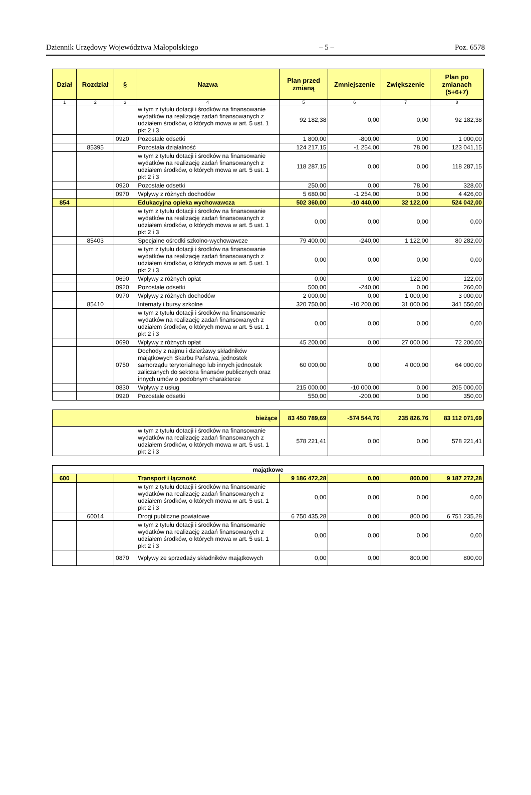Dziennik Urzędowy Województwa Małopolskiego – 5 – Poz. 6578
| Dział | Rozdział | § | Nazwa | Plan przed zmianą | Zmniejszenie | Zwiększenie | Plan po zmianach (5+6+7) |
| --- | --- | --- | --- | --- | --- | --- | --- |
| 1 | 2 | 3 | 4 | 5 | 6 | 7 | 8 |
| | | | w tym z tytułu dotacji i środków na finansowanie wydatków na realizację zadań finansowanych z udziałem środków, o których mowa w art. 5 ust. 1 pkt 2 i 3 | 92 182,38 | 0,00 | 0,00 | 92 182,38 |
| | | 0920 | Pozostałe odsetki | 1 800,00 | -800,00 | 0,00 | 1 000,00 |
| | 85395 | | Pozostała działalność | 124 217,15 | -1 254,00 | 78,00 | 123 041,15 |
| | | | w tym z tytułu dotacji i środków na finansowanie wydatków na realizację zadań finansowanych z udziałem środków, o których mowa w art. 5 ust. 1 pkt 2 i 3 | 118 287,15 | 0,00 | 0,00 | 118 287,15 |
| | | 0920 | Pozostałe odsetki | 250,00 | 0,00 | 78,00 | 328,00 |
| | | 0970 | Wpływy z różnych dochodów | 5 680,00 | -1 254,00 | 0,00 | 4 426,00 |
| 854 | | | Edukacyjna opieka wychowawcza | 502 360,00 | -10 440,00 | 32 122,00 | 524 042,00 |
| | | | w tym z tytułu dotacji i środków na finansowanie wydatków na realizację zadań finansowanych z udziałem środków, o których mowa w art. 5 ust. 1 pkt 2 i 3 | 0,00 | 0,00 | 0,00 | 0,00 |
| | 85403 | | Specjalne ośrodki szkolno-wychowawcze | 79 400,00 | -240,00 | 1 122,00 | 80 282,00 |
| | | | w tym z tytułu dotacji i środków na finansowanie wydatków na realizację zadań finansowanych z udziałem środków, o których mowa w art. 5 ust. 1 pkt 2 i 3 | 0,00 | 0,00 | 0,00 | 0,00 |
| | | 0690 | Wpływy z różnych opłat | 0,00 | 0,00 | 122,00 | 122,00 |
| | | 0920 | Pozostałe odsetki | 500,00 | -240,00 | 0,00 | 260,00 |
| | | 0970 | Wpływy z różnych dochodów | 2 000,00 | 0,00 | 1 000,00 | 3 000,00 |
| | 85410 | | Internaty i bursy szkolne | 320 750,00 | -10 200,00 | 31 000,00 | 341 550,00 |
| | | | w tym z tytułu dotacji i środków na finansowanie wydatków na realizację zadań finansowanych z udziałem środków, o których mowa w art. 5 ust. 1 pkt 2 i 3 | 0,00 | 0,00 | 0,00 | 0,00 |
| | | 0690 | Wpływy z różnych opłat | 45 200,00 | 0,00 | 27 000,00 | 72 200,00 |
| | | 0750 | Dochody z najmu i dzierżawy składników majątkowych Skarbu Państwa, jednostek samorządu terytorialnego lub innych jednostek zaliczanych do sektora finansów publicznych oraz innych umów o podobnym charakterze | 60 000,00 | 0,00 | 4 000,00 | 64 000,00 |
| | | 0830 | Wpływy z usług | 215 000,00 | -10 000,00 | 0,00 | 205 000,00 |
| | | 0920 | Pozostałe odsetki | 550,00 | -200,00 | 0,00 | 350,00 |
| bieżące | | 83 450 789,69 | -574 544,76 | 235 826,76 | 83 112 071,69 |
| | w tym z tytułu dotacji i środków na finansowanie wydatków na realizację zadań finansowanych z udziałem środków, o których mowa w art. 5 ust. 1 pkt 2 i 3 | 578 221,41 | 0,00 | 0,00 | 578 221,41 |
| majątkowe | | | | | | | |
| 600 | | | Transport i łączność | 9 186 472,28 | 0,00 | 800,00 | 9 187 272,28 |
| | | | w tym z tytułu dotacji i środków na finansowanie wydatków na realizację zadań finansowanych z udziałem środków, o których mowa w art. 5 ust. 1 pkt 2 i 3 | 0,00 | 0,00 | 0,00 | 0,00 |
| | 60014 | | Drogi publiczne powiatowe | 6 750 435,28 | 0,00 | 800,00 | 6 751 235,28 |
| | | | w tym z tytułu dotacji i środków na finansowanie wydatków na realizację zadań finansowanych z udziałem środków, o których mowa w art. 5 ust. 1 pkt 2 i 3 | 0,00 | 0,00 | 0,00 | 0,00 |
| | | 0870 | Wpływy ze sprzedaży składników majątkowych | 0,00 | 0,00 | 800,00 | 800,00 |